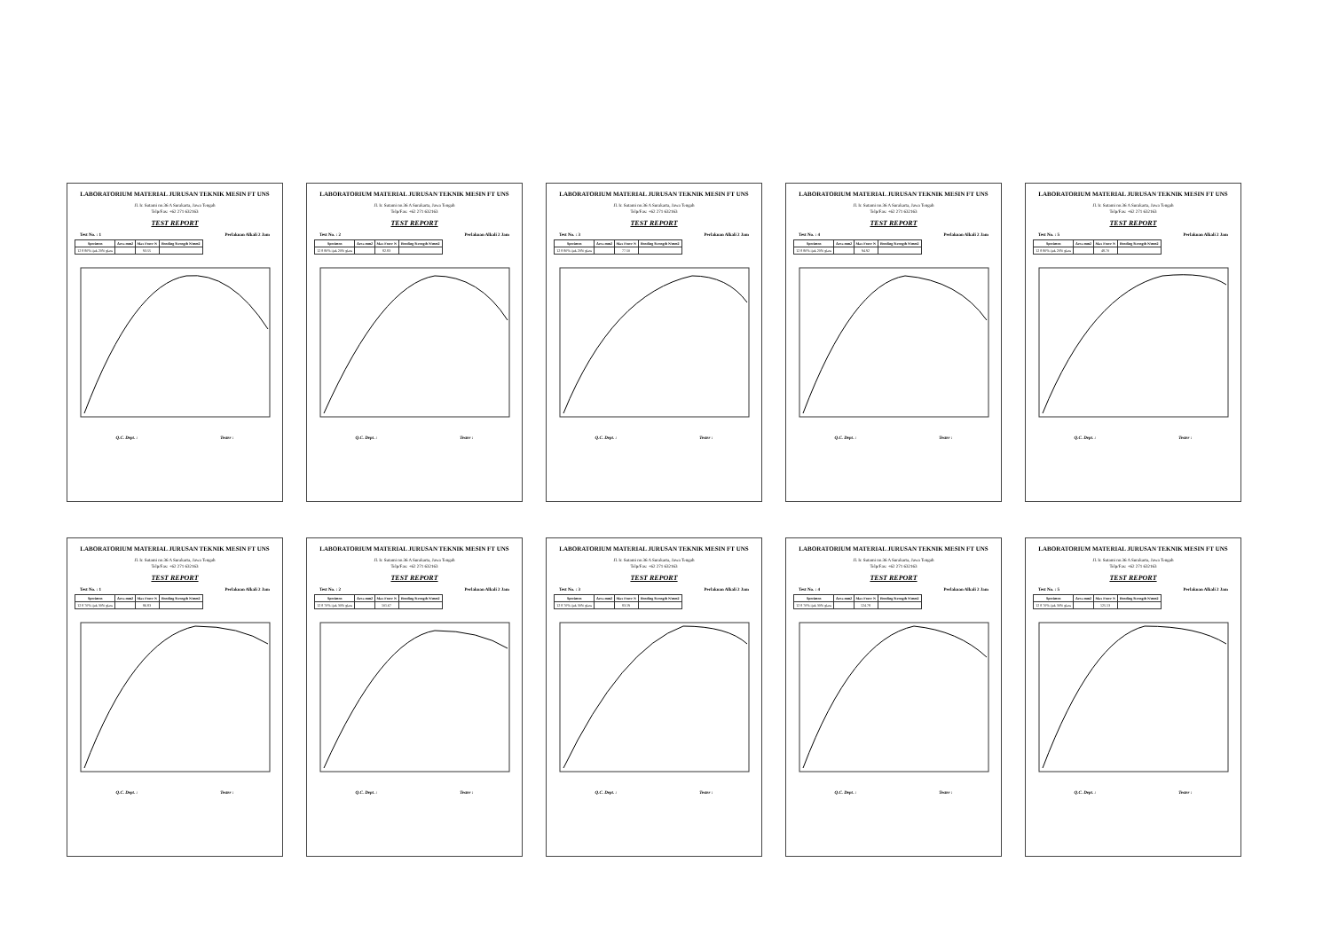LABORATORIUM MATERIAL JURUSAN TEKNIK MESIN FT UNS
Jl. Ir. Sutami no.36 A Surakarta, Jawa Tengah
Telp/Fax: +62 271 632163
TEST REPORT
Test No. : 1 Perlakuan Alkali 2 Jam
| Specimen | Area mm2 | Max Force N | Bending Strength N/mm2 |
| --- | --- | --- | --- |
| 12 8 80% ijuk 20% glass | | 93.55 | |
Q.C. Dept. : Tester :
LABORATORIUM MATERIAL JURUSAN TEKNIK MESIN FT UNS
Jl. Ir. Sutami no.36 A Surakarta, Jawa Tengah
Telp/Fax: +62 271 632163
TEST REPORT
Test No. : 2 Perlakuan Alkali 2 Jam
| Specimen | Area mm2 | Max Force N | Bending Strength N/mm2 |
| --- | --- | --- | --- |
| 12 8 80% ijuk 20% glass | | 82.83 | |
Q.C. Dept. : Tester :
LABORATORIUM MATERIAL JURUSAN TEKNIK MESIN FT UNS
Jl. Ir. Sutami no.36 A Surakarta, Jawa Tengah
Telp/Fax: +62 271 632163
TEST REPORT
Test No. : 3 Perlakuan Alkali 2 Jam
| Specimen | Area mm2 | Max Force N | Bending Strength N/mm2 |
| --- | --- | --- | --- |
| 12 8 80% ijuk 20% glass | | 77.50 | |
Q.C. Dept. : Tester :
LABORATORIUM MATERIAL JURUSAN TEKNIK MESIN FT UNS
Jl. Ir. Sutami no.36 A Surakarta, Jawa Tengah
Telp/Fax: +62 271 632163
TEST REPORT
Test No. : 4 Perlakuan Alkali 2 Jam
| Specimen | Area mm2 | Max Force N | Bending Strength N/mm2 |
| --- | --- | --- | --- |
| 12 8 80% ijuk 20% glass | | 94.92 | |
Q.C. Dept. : Tester :
LABORATORIUM MATERIAL JURUSAN TEKNIK MESIN FT UNS
Jl. Ir. Sutami no.36 A Surakarta, Jawa Tengah
Telp/Fax: +62 271 632163
TEST REPORT
Test No. : 5 Perlakuan Alkali 2 Jam
| Specimen | Area mm2 | Max Force N | Bending Strength N/mm2 |
| --- | --- | --- | --- |
| 12 8 80% ijuk 20% glass | | 48.70 | |
Q.C. Dept. : Tester :
LABORATORIUM MATERIAL JURUSAN TEKNIK MESIN FT UNS
Jl. Ir. Sutami no.36 A Surakarta, Jawa Tengah
Telp/Fax: +62 271 632163
TEST REPORT
Test No. : 1 Perlakuan Alkali 2 Jam
| Specimen | Area mm2 | Max Force N | Bending Strength N/mm2 |
| --- | --- | --- | --- |
| 12 8 70% ijuk 30% glass | | 86.83 | |
Q.C. Dept. : Tester :
LABORATORIUM MATERIAL JURUSAN TEKNIK MESIN FT UNS
Jl. Ir. Sutami no.36 A Surakarta, Jawa Tengah
Telp/Fax: +62 271 632163
TEST REPORT
Test No. : 2 Perlakuan Alkali 2 Jam
| Specimen | Area mm2 | Max Force N | Bending Strength N/mm2 |
| --- | --- | --- | --- |
| 12 8 70% ijuk 30% glass | | 101.67 | |
Q.C. Dept. : Tester :
LABORATORIUM MATERIAL JURUSAN TEKNIK MESIN FT UNS
Jl. Ir. Sutami no.36 A Surakarta, Jawa Tengah
Telp/Fax: +62 271 632163
TEST REPORT
Test No. : 3 Perlakuan Alkali 2 Jam
| Specimen | Area mm2 | Max Force N | Bending Strength N/mm2 |
| --- | --- | --- | --- |
| 12 8 70% ijuk 30% glass | | 83.19 | |
Q.C. Dept. : Tester :
LABORATORIUM MATERIAL JURUSAN TEKNIK MESIN FT UNS
Jl. Ir. Sutami no.36 A Surakarta, Jawa Tengah
Telp/Fax: +62 271 632163
TEST REPORT
Test No. : 4 Perlakuan Alkali 2 Jam
| Specimen | Area mm2 | Max Force N | Bending Strength N/mm2 |
| --- | --- | --- | --- |
| 12 8 70% ijuk 30% glass | | 124.78 | |
Q.C. Dept. : Tester :
LABORATORIUM MATERIAL JURUSAN TEKNIK MESIN FT UNS
Jl. Ir. Sutami no.36 A Surakarta, Jawa Tengah
Telp/Fax: +62 271 632163
TEST REPORT
Test No. : 5 Perlakuan Alkali 2 Jam
| Specimen | Area mm2 | Max Force N | Bending Strength N/mm2 |
| --- | --- | --- | --- |
| 12 8 70% ijuk 30% glass | | 125.13 | |
Q.C. Dept. : Tester :